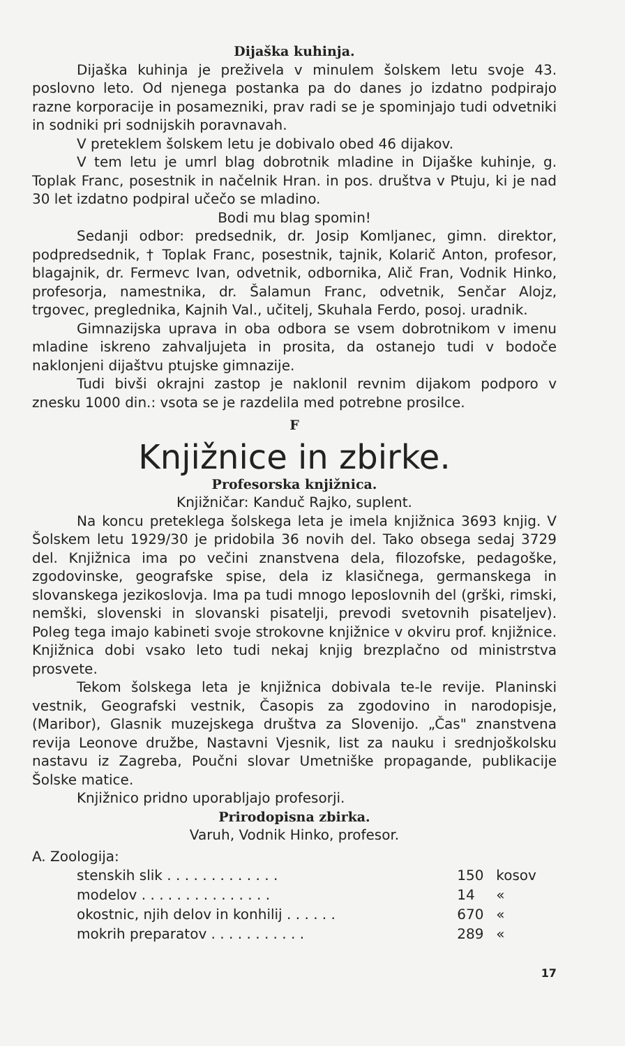Dijaška kuhinja.
Dijaška kuhinja je preživela v minulem šolskem letu svoje 43. poslovno leto. Od njenega postanka pa do danes jo izdatno podpirajo razne korporacije in posamezniki, prav radi se je spominjajo tudi odvetniki in sodniki pri sodnijskih poravnavah.
V preteklem šolskem letu je dobivalo obed 46 dijakov.
V tem letu je umrl blag dobrotnik mladine in Dijaške kuhinje, g. Toplak Franc, posestnik in načelnik Hran. in pos. društva v Ptuju, ki je nad 30 let izdatno podpiral učečo se mladino.
Bodi mu blag spomin!
Sedanji odbor: predsednik, dr. Josip Komljanec, gimn. direktor, podpredsednik, † Toplak Franc, posestnik, tajnik, Kolarič Anton, profesor, blagajnik, dr. Fermevc Ivan, odvetnik, odbornika, Alič Fran, Vodnik Hinko, profesorja, namestnika, dr. Šalamun Franc, odvetnik, Senčar Alojz, trgovec, preglednika, Kajnih Val., učitelj, Skuhala Ferdo, posoj. uradnik.
Gimnazijska uprava in oba odbora se vsem dobrotnikom v imenu mladine iskreno zahvaljujeta in prosita, da ostanejo tudi v bodoče naklonjeni dijaštvu ptujske gimnazije.
Tudi bivši okrajni zastop je naklonil revnim dijakom podporo v znesku 1000 din.: vsota se je razdelila med potrebne prosilce.
F
Knjižnice in zbirke.
Profesorska knjižnica.
Knjižničar: Kanduč Rajko, suplent.
Na koncu preteklega šolskega leta je imela knjižnica 3693 knjig. V Šolskem letu 1929/30 je pridobila 36 novih del. Tako obsega sedaj 3729 del. Knjižnica ima po večini znanstvena dela, filozofske, pedagoške, zgodovinske, geografske spise, dela iz klasičnega, germanskega in slovanskega jezikoslovja. Ima pa tudi mnogo leposlovnih del (grški, rimski, nemški, slovenski in slovanski pisatelji, prevodi svetovnih pisateljev). Poleg tega imajo kabineti svoje strokovne knjižnice v okviru prof. knjižnice. Knjižnica dobi vsako leto tudi nekaj knjig brezplačno od ministrstva prosvete.
Tekom šolskega leta je knjižnica dobivala te-le revije. Planinski vestnik, Geografski vestnik, Časopis za zgodovino in narodopisje, (Maribor), Glasnik muzejskega društva za Slovenijo. „Čas" znanstvena revija Leonove družbe, Nastavni Vjesnik, list za nauku i srednjoškolsku nastavu iz Zagreba, Poučni slovar Umetniške propagande, publikacije Šolske matice.
Knjižnico pridno uporabljajo profesorji.
Prirodopisna zbirka.
Varuh, Vodnik Hinko, profesor.
A. Zoologija:
| stenskih slik . . . . . . . . . . . . . | 150 | kosov |
| modelov . . . . . . . . . . . . . . . | 14 | « |
| okostnic, njih delov in konhilij . . . . . . | 670 | « |
| mokrih preparatov . . . . . . . . . . . | 289 | « |
17